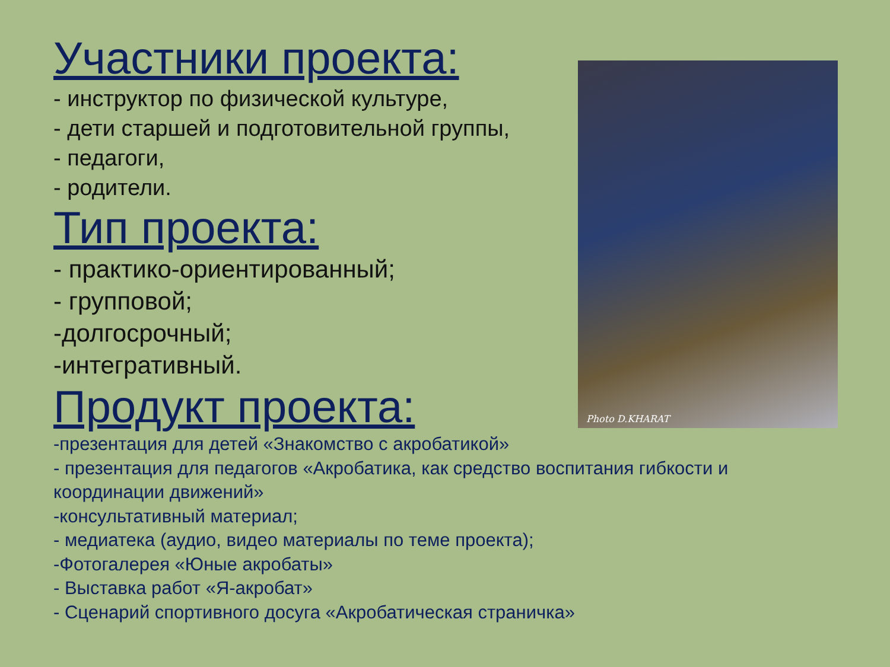Photo D.KHARAT
Участники проекта:
- инструктор по физической культуре,
- дети старшей и подготовительной группы,
- педагоги,
- родители.
Тип проекта:
- практико-ориентированный;
- групповой;
-долгосрочный;
-интегративный.
Продукт проекта:
-презентация для детей «Знакомство с акробатикой»
- презентация для педагогов «Акробатика, как средство воспитания гибкости и координации движений»
-консультативный материал;
- медиатека (аудио, видео материалы по теме проекта);
-Фотогалерея «Юные акробаты»
- Выставка работ «Я-акробат»
- Сценарий спортивного досуга «Акробатическая страничка»